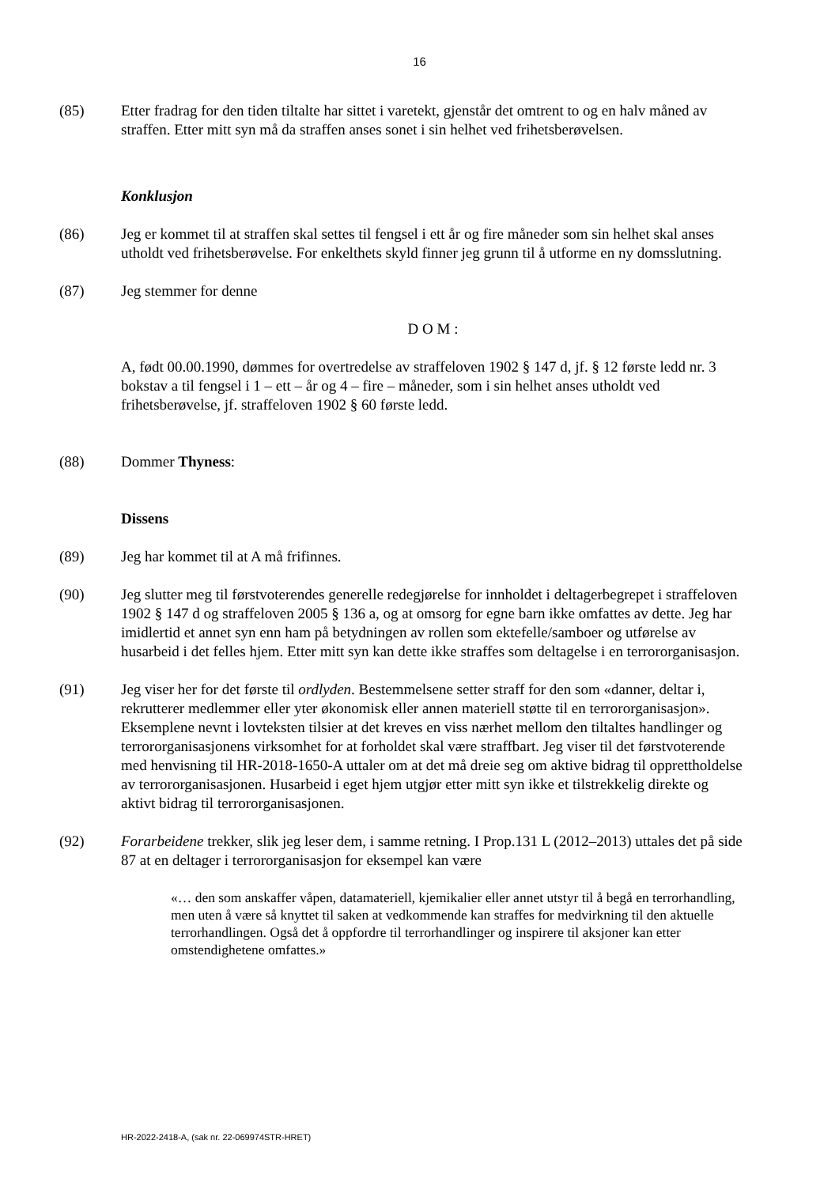16
(85) Etter fradrag for den tiden tiltalte har sittet i varetekt, gjenstår det omtrent to og en halv måned av straffen. Etter mitt syn må da straffen anses sonet i sin helhet ved frihetsberøvelsen.
Konklusjon
(86) Jeg er kommet til at straffen skal settes til fengsel i ett år og fire måneder som sin helhet skal anses utholdt ved frihetsberøvelse. For enkelthets skyld finner jeg grunn til å utforme en ny domsslutning.
(87) Jeg stemmer for denne
D O M :
A, født 00.00.1990, dømmes for overtredelse av straffeloven 1902 § 147 d, jf. § 12 første ledd nr. 3 bokstav a til fengsel i 1 – ett – år og 4 – fire – måneder, som i sin helhet anses utholdt ved frihetsberøvelse, jf. straffeloven 1902 § 60 første ledd.
(88) Dommer Thyness:
Dissens
(89) Jeg har kommet til at A må frifinnes.
(90) Jeg slutter meg til førstvoterendes generelle redegjørelse for innholdet i deltagerbegrepet i straffeloven 1902 § 147 d og straffeloven 2005 § 136 a, og at omsorg for egne barn ikke omfattes av dette. Jeg har imidlertid et annet syn enn ham på betydningen av rollen som ektefelle/samboer og utførelse av husarbeid i det felles hjem. Etter mitt syn kan dette ikke straffes som deltagelse i en terrororganisasjon.
(91) Jeg viser her for det første til ordlyden. Bestemmelsene setter straff for den som «danner, deltar i, rekrutterer medlemmer eller yter økonomisk eller annen materiell støtte til en terrororganisasjon». Eksemplene nevnt i lovteksten tilsier at det kreves en viss nærhet mellom den tiltaltes handlinger og terrororganisasjonens virksomhet for at forholdet skal være straffbart. Jeg viser til det førstvoterende med henvisning til HR-2018-1650-A uttaler om at det må dreie seg om aktive bidrag til opprettholdelse av terrororganisasjonen. Husarbeid i eget hjem utgjør etter mitt syn ikke et tilstrekkelig direkte og aktivt bidrag til terrororganisasjonen.
(92) Forarbeidene trekker, slik jeg leser dem, i samme retning. I Prop.131 L (2012–2013) uttales det på side 87 at en deltager i terrororganisasjon for eksempel kan være
«… den som anskaffer våpen, datamateriell, kjemikalier eller annet utstyr til å begå en terrorhandling, men uten å være så knyttet til saken at vedkommende kan straffes for medvirkning til den aktuelle terrorhandlingen. Også det å oppfordre til terrorhandlinger og inspirere til aksjoner kan etter omstendighetene omfattes.»
HR-2022-2418-A, (sak nr. 22-069974STR-HRET)